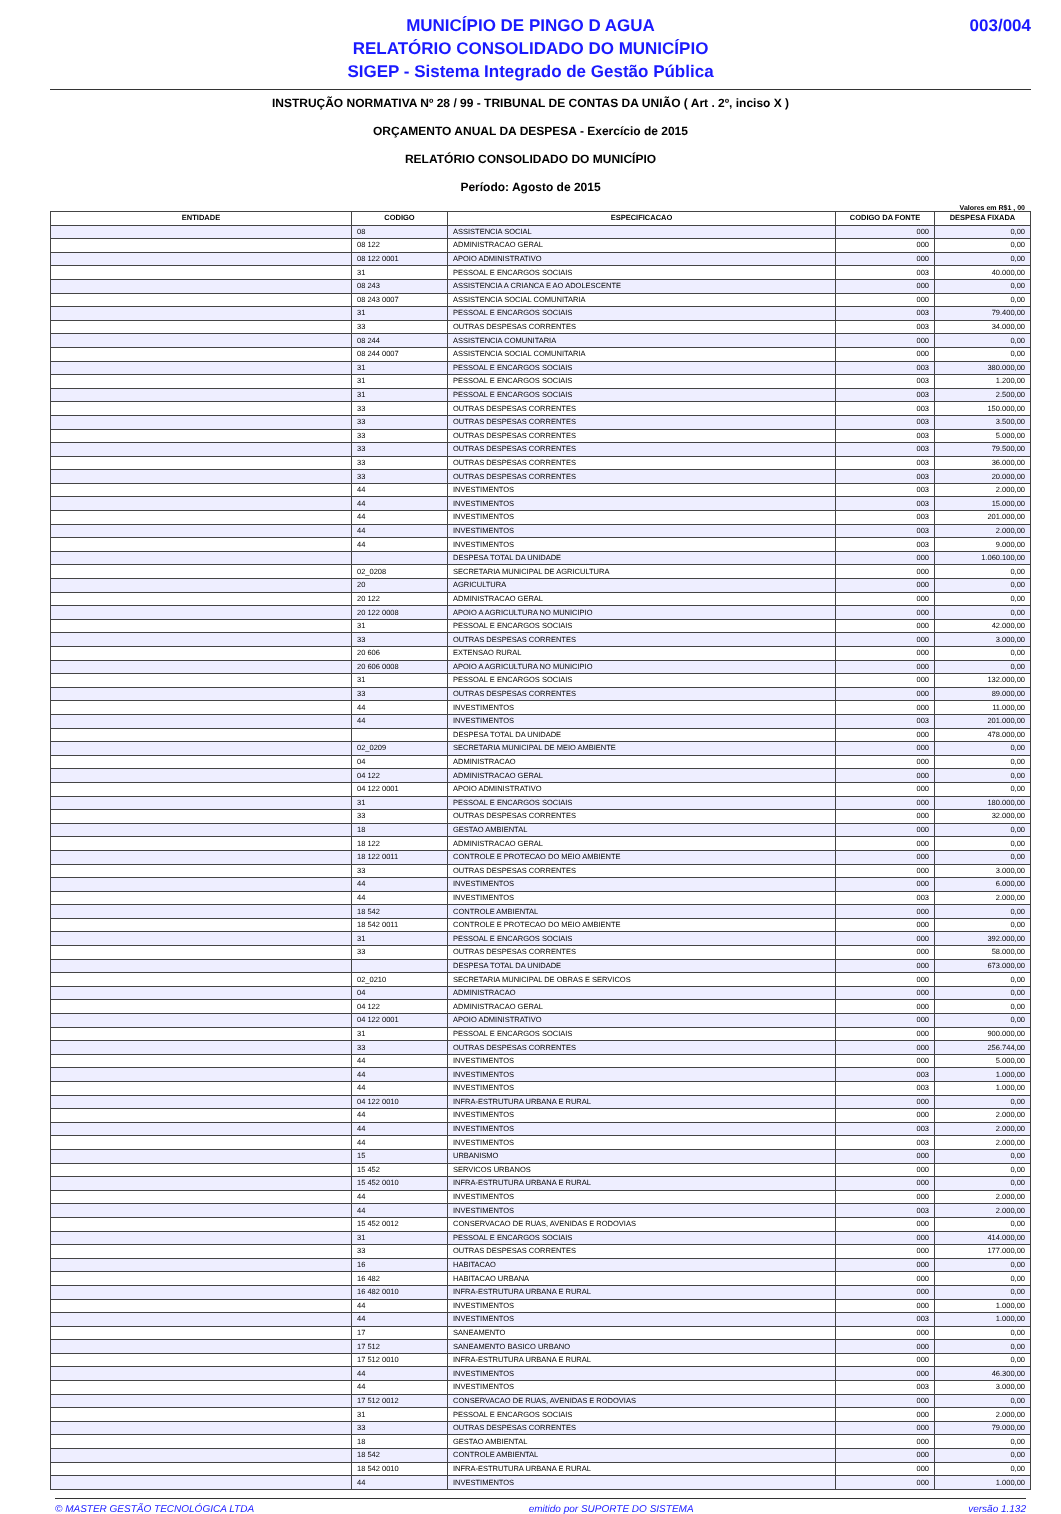MUNICÍPIO DE PINGO D AGUA
RELATÓRIO CONSOLIDADO DO MUNICÍPIO
SIGEP - Sistema Integrado de Gestão Pública
003/004
INSTRUÇÃO NORMATIVA Nº 28 / 99 - TRIBUNAL DE CONTAS DA UNIÃO ( Art . 2º, inciso X )
ORÇAMENTO ANUAL DA DESPESA - Exercício de 2015
RELATÓRIO CONSOLIDADO DO MUNICÍPIO
Período: Agosto de 2015
Valores em R$1 , 00
| ENTIDADE | CODIGO | ESPECIFICACAO | CODIGO DA FONTE | DESPESA FIXADA |
| --- | --- | --- | --- | --- |
| | 08 | ASSISTENCIA SOCIAL | 000 | 0,00 |
| | 08 122 | ADMINISTRACAO GERAL | 000 | 0,00 |
| | 08 122 0001 | APOIO ADMINISTRATIVO | 000 | 0,00 |
| | 31 | PESSOAL E ENCARGOS SOCIAIS | 003 | 40.000,00 |
| | 08 243 | ASSISTENCIA A CRIANCA E AO ADOLESCENTE | 000 | 0,00 |
| | 08 243 0007 | ASSISTENCIA SOCIAL COMUNITARIA | 000 | 0,00 |
| | 31 | PESSOAL E ENCARGOS SOCIAIS | 003 | 79.400,00 |
| | 33 | OUTRAS DESPESAS CORRENTES | 003 | 34.000,00 |
| | 08 244 | ASSISTENCIA COMUNITARIA | 000 | 0,00 |
| | 08 244 0007 | ASSISTENCIA SOCIAL COMUNITARIA | 000 | 0,00 |
| | 31 | PESSOAL E ENCARGOS SOCIAIS | 003 | 380.000,00 |
| | 31 | PESSOAL E ENCARGOS SOCIAIS | 003 | 1.200,00 |
| | 31 | PESSOAL E ENCARGOS SOCIAIS | 003 | 2.500,00 |
| | 33 | OUTRAS DESPESAS CORRENTES | 003 | 150.000,00 |
| | 33 | OUTRAS DESPESAS CORRENTES | 003 | 3.500,00 |
| | 33 | OUTRAS DESPESAS CORRENTES | 003 | 5.000,00 |
| | 33 | OUTRAS DESPESAS CORRENTES | 003 | 79.500,00 |
| | 33 | OUTRAS DESPESAS CORRENTES | 003 | 36.000,00 |
| | 33 | OUTRAS DESPESAS CORRENTES | 003 | 20.000,00 |
| | 44 | INVESTIMENTOS | 003 | 2.000,00 |
| | 44 | INVESTIMENTOS | 003 | 15.000,00 |
| | 44 | INVESTIMENTOS | 003 | 201.000,00 |
| | 44 | INVESTIMENTOS | 003 | 2.000,00 |
| | 44 | INVESTIMENTOS | 003 | 9.000,00 |
| | | DESPESA TOTAL DA UNIDADE | 000 | 1.060.100,00 |
| | 02_0208 | SECRETARIA MUNICIPAL DE AGRICULTURA | 000 | 0,00 |
| | 20 | AGRICULTURA | 000 | 0,00 |
| | 20 122 | ADMINISTRACAO GERAL | 000 | 0,00 |
| | 20 122 0008 | APOIO A AGRICULTURA NO MUNICIPIO | 000 | 0,00 |
| | 31 | PESSOAL E ENCARGOS SOCIAIS | 000 | 42.000,00 |
| | 33 | OUTRAS DESPESAS CORRENTES | 000 | 3.000,00 |
| | 20 606 | EXTENSAO RURAL | 000 | 0,00 |
| | 20 606 0008 | APOIO A AGRICULTURA NO MUNICIPIO | 000 | 0,00 |
| | 31 | PESSOAL E ENCARGOS SOCIAIS | 000 | 132.000,00 |
| | 33 | OUTRAS DESPESAS CORRENTES | 000 | 89.000,00 |
| | 44 | INVESTIMENTOS | 000 | 11.000,00 |
| | 44 | INVESTIMENTOS | 003 | 201.000,00 |
| | | DESPESA TOTAL DA UNIDADE | 000 | 478.000,00 |
| | 02_0209 | SECRETARIA MUNICIPAL DE MEIO AMBIENTE | 000 | 0,00 |
| | 04 | ADMINISTRACAO | 000 | 0,00 |
| | 04 122 | ADMINISTRACAO GERAL | 000 | 0,00 |
| | 04 122 0001 | APOIO ADMINISTRATIVO | 000 | 0,00 |
| | 31 | PESSOAL E ENCARGOS SOCIAIS | 000 | 180.000,00 |
| | 33 | OUTRAS DESPESAS CORRENTES | 000 | 32.000,00 |
| | 18 | GESTAO AMBIENTAL | 000 | 0,00 |
| | 18 122 | ADMINISTRACAO GERAL | 000 | 0,00 |
| | 18 122 0011 | CONTROLE E PROTECAO DO MEIO AMBIENTE | 000 | 0,00 |
| | 33 | OUTRAS DESPESAS CORRENTES | 000 | 3.000,00 |
| | 44 | INVESTIMENTOS | 000 | 6.000,00 |
| | 44 | INVESTIMENTOS | 003 | 2.000,00 |
| | 18 542 | CONTROLE AMBIENTAL | 000 | 0,00 |
| | 18 542 0011 | CONTROLE E PROTECAO DO MEIO AMBIENTE | 000 | 0,00 |
| | 31 | PESSOAL E ENCARGOS SOCIAIS | 000 | 392.000,00 |
| | 33 | OUTRAS DESPESAS CORRENTES | 000 | 58.000,00 |
| | | DESPESA TOTAL DA UNIDADE | 000 | 673.000,00 |
| | 02_0210 | SECRETARIA MUNICIPAL DE OBRAS E SERVICOS | 000 | 0,00 |
| | 04 | ADMINISTRACAO | 000 | 0,00 |
| | 04 122 | ADMINISTRACAO GERAL | 000 | 0,00 |
| | 04 122 0001 | APOIO ADMINISTRATIVO | 000 | 0,00 |
| | 31 | PESSOAL E ENCARGOS SOCIAIS | 000 | 900.000,00 |
| | 33 | OUTRAS DESPESAS CORRENTES | 000 | 256.744,00 |
| | 44 | INVESTIMENTOS | 000 | 5.000,00 |
| | 44 | INVESTIMENTOS | 003 | 1.000,00 |
| | 44 | INVESTIMENTOS | 003 | 1.000,00 |
| | 04 122 0010 | INFRA-ESTRUTURA URBANA E RURAL | 000 | 0,00 |
| | 44 | INVESTIMENTOS | 000 | 2.000,00 |
| | 44 | INVESTIMENTOS | 003 | 2.000,00 |
| | 44 | INVESTIMENTOS | 003 | 2.000,00 |
| | 15 | URBANISMO | 000 | 0,00 |
| | 15 452 | SERVICOS URBANOS | 000 | 0,00 |
| | 15 452 0010 | INFRA-ESTRUTURA URBANA E RURAL | 000 | 0,00 |
| | 44 | INVESTIMENTOS | 000 | 2.000,00 |
| | 44 | INVESTIMENTOS | 003 | 2.000,00 |
| | 15 452 0012 | CONSERVACAO DE RUAS, AVENIDAS E RODOVIAS | 000 | 0,00 |
| | 31 | PESSOAL E ENCARGOS SOCIAIS | 000 | 414.000,00 |
| | 33 | OUTRAS DESPESAS CORRENTES | 000 | 177.000,00 |
| | 16 | HABITACAO | 000 | 0,00 |
| | 16 482 | HABITACAO URBANA | 000 | 0,00 |
| | 16 482 0010 | INFRA-ESTRUTURA URBANA E RURAL | 000 | 0,00 |
| | 44 | INVESTIMENTOS | 000 | 1.000,00 |
| | 44 | INVESTIMENTOS | 003 | 1.000,00 |
| | 17 | SANEAMENTO | 000 | 0,00 |
| | 17 512 | SANEAMENTO BASICO URBANO | 000 | 0,00 |
| | 17 512 0010 | INFRA-ESTRUTURA URBANA E RURAL | 000 | 0,00 |
| | 44 | INVESTIMENTOS | 000 | 46.300,00 |
| | 44 | INVESTIMENTOS | 003 | 3.000,00 |
| | 17 512 0012 | CONSERVACAO DE RUAS, AVENIDAS E RODOVIAS | 000 | 0,00 |
| | 31 | PESSOAL E ENCARGOS SOCIAIS | 000 | 2.000,00 |
| | 33 | OUTRAS DESPESAS CORRENTES | 000 | 79.000,00 |
| | 18 | GESTAO AMBIENTAL | 000 | 0,00 |
| | 18 542 | CONTROLE AMBIENTAL | 000 | 0,00 |
| | 18 542 0010 | INFRA-ESTRUTURA URBANA E RURAL | 000 | 0,00 |
| | 44 | INVESTIMENTOS | 000 | 1.000,00 |
© MASTER GESTÃO TECNOLÓGICA LTDA emitido por SUPORTE DO SISTEMA versão 1.132